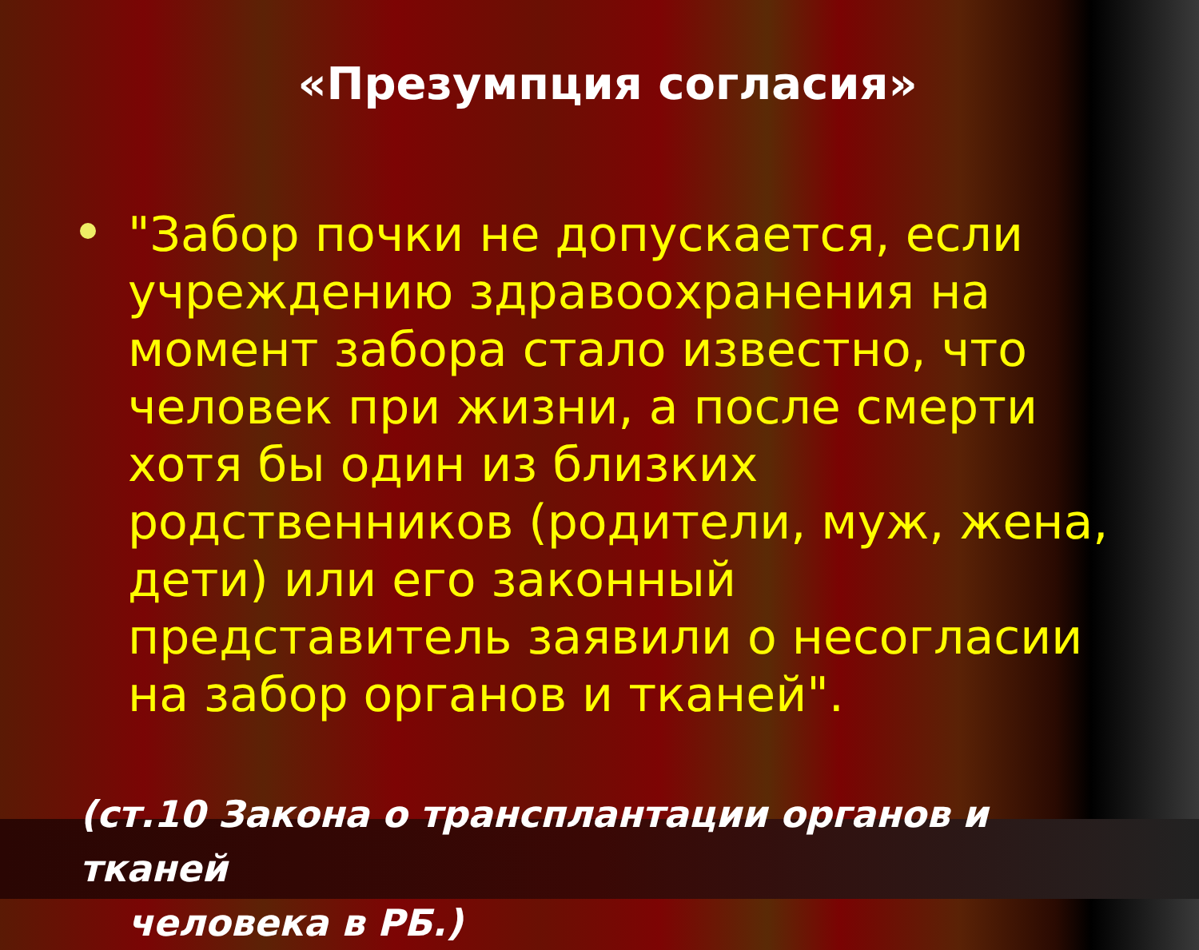«Презумпция согласия»
"Забор почки не допускается, если учреждению здравоохранения на момент забора стало известно, что человек при жизни, а после смерти хотя бы один из близких родственников (родители, муж, жена, дети) или его законный представитель заявили о несогласии на забор органов и тканей".
(ст.10 Закона о трансплантации органов и тканей
человека в РБ.)